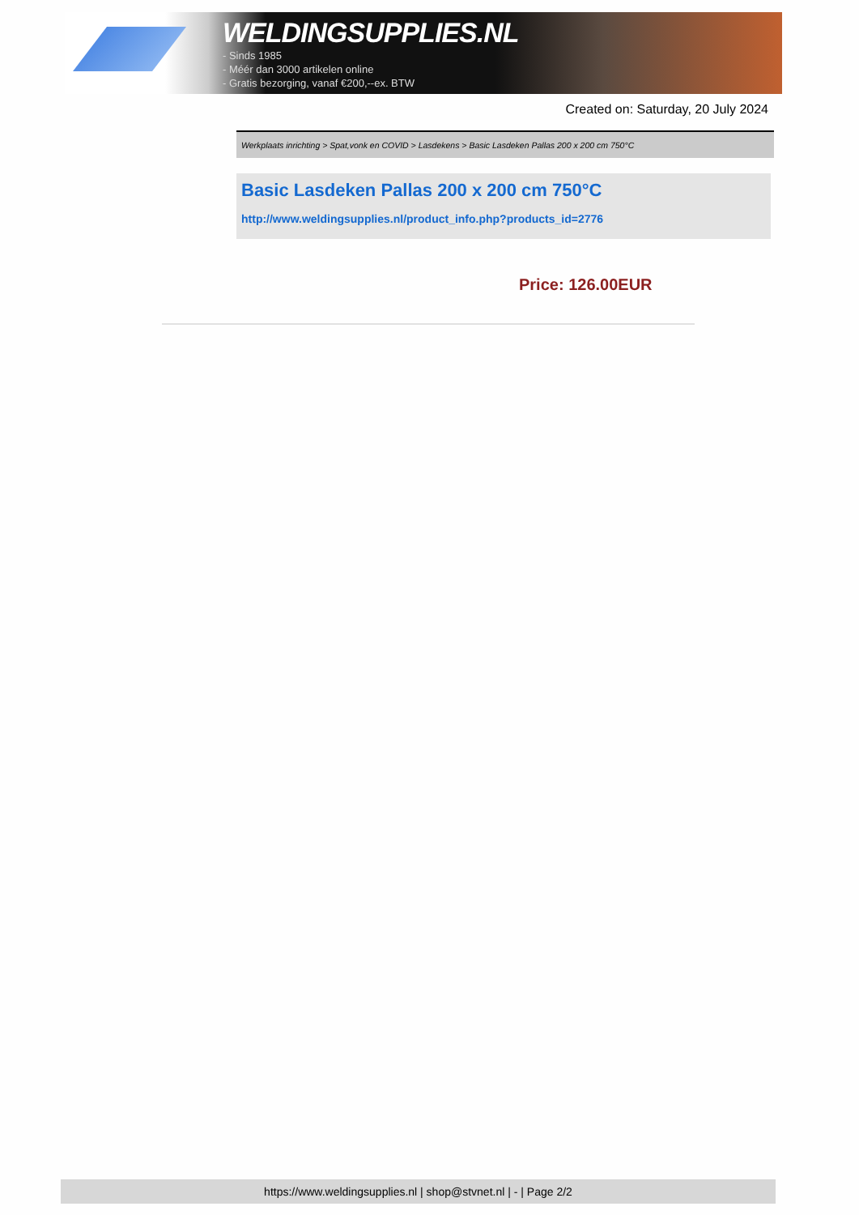WELDINGSUPPLIES.NL
- Sinds 1985
- Méér dan 3000 artikelen online
- Gratis bezorging, vanaf €200,--ex. BTW
Created on: Saturday, 20 July 2024
Werkplaats inrichting > Spat,vonk en COVID > Lasdekens > Basic Lasdeken Pallas 200 x 200 cm 750°C
Basic Lasdeken Pallas 200 x 200 cm 750°C
http://www.weldingsupplies.nl/product_info.php?products_id=2776
Price: 126.00EUR
https://www.weldingsupplies.nl | shop@stvnet.nl | - | Page 2/2